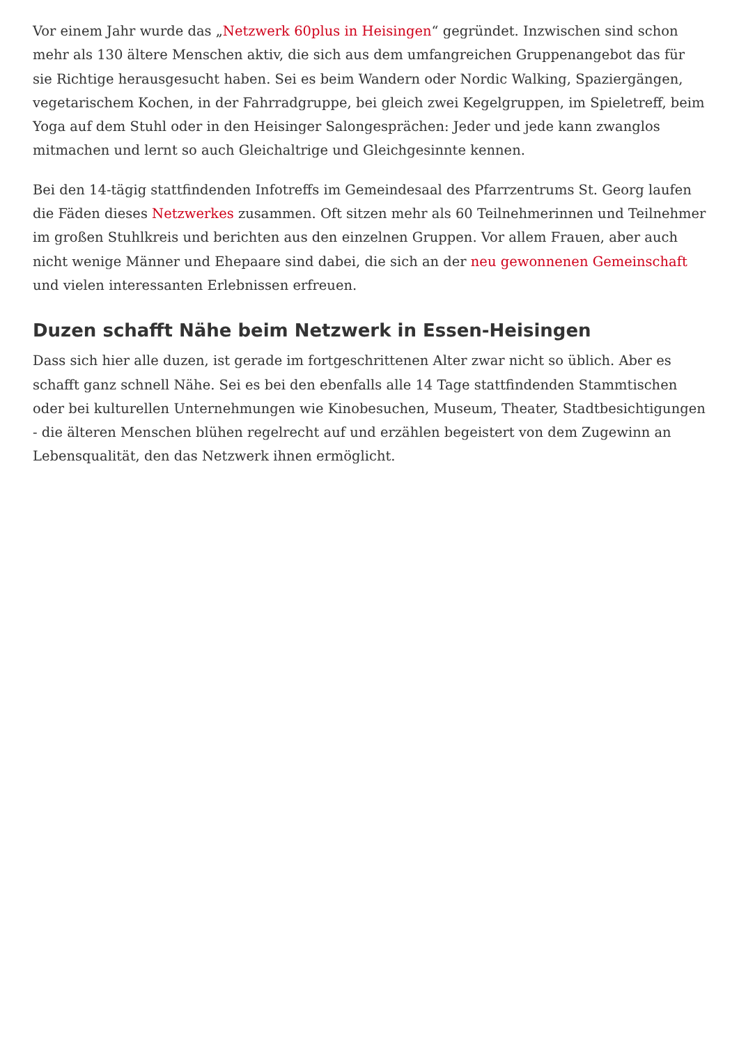Vor einem Jahr wurde das „Netzwerk 60plus in Heisingen“ gegründet. Inzwischen sind schon mehr als 130 ältere Menschen aktiv, die sich aus dem umfangreichen Gruppenangebot das für sie Richtige herausgesucht haben. Sei es beim Wandern oder Nordic Walking, Spaziergängen, vegetarischem Kochen, in der Fahrradgruppe, bei gleich zwei Kegelgruppen, im Spieletreff, beim Yoga auf dem Stuhl oder in den Heisinger Salongesprächen: Jeder und jede kann zwanglos mitmachen und lernt so auch Gleichaltrige und Gleichgesinnte kennen.
Bei den 14-tägig stattfindenden Infotreffs im Gemeindesaal des Pfarrzentrums St. Georg laufen die Fäden dieses Netzwerkes zusammen. Oft sitzen mehr als 60 Teilnehmerinnen und Teilnehmer im großen Stuhlkreis und berichten aus den einzelnen Gruppen. Vor allem Frauen, aber auch nicht wenige Männer und Ehepaare sind dabei, die sich an der neu gewonnenen Gemeinschaft und vielen interessanten Erlebnissen erfreuen.
Duzen schafft Nähe beim Netzwerk in Essen-Heisingen
Dass sich hier alle duzen, ist gerade im fortgeschrittenen Alter zwar nicht so üblich. Aber es schafft ganz schnell Nähe. Sei es bei den ebenfalls alle 14 Tage stattfindenden Stammtischen oder bei kulturellen Unternehmungen wie Kinobesuchen, Museum, Theater, Stadtbesichtigungen - die älteren Menschen blühen regelrecht auf und erzählen begeistert von dem Zugewinn an Lebensqualität, den das Netzwerk ihnen ermöglicht.